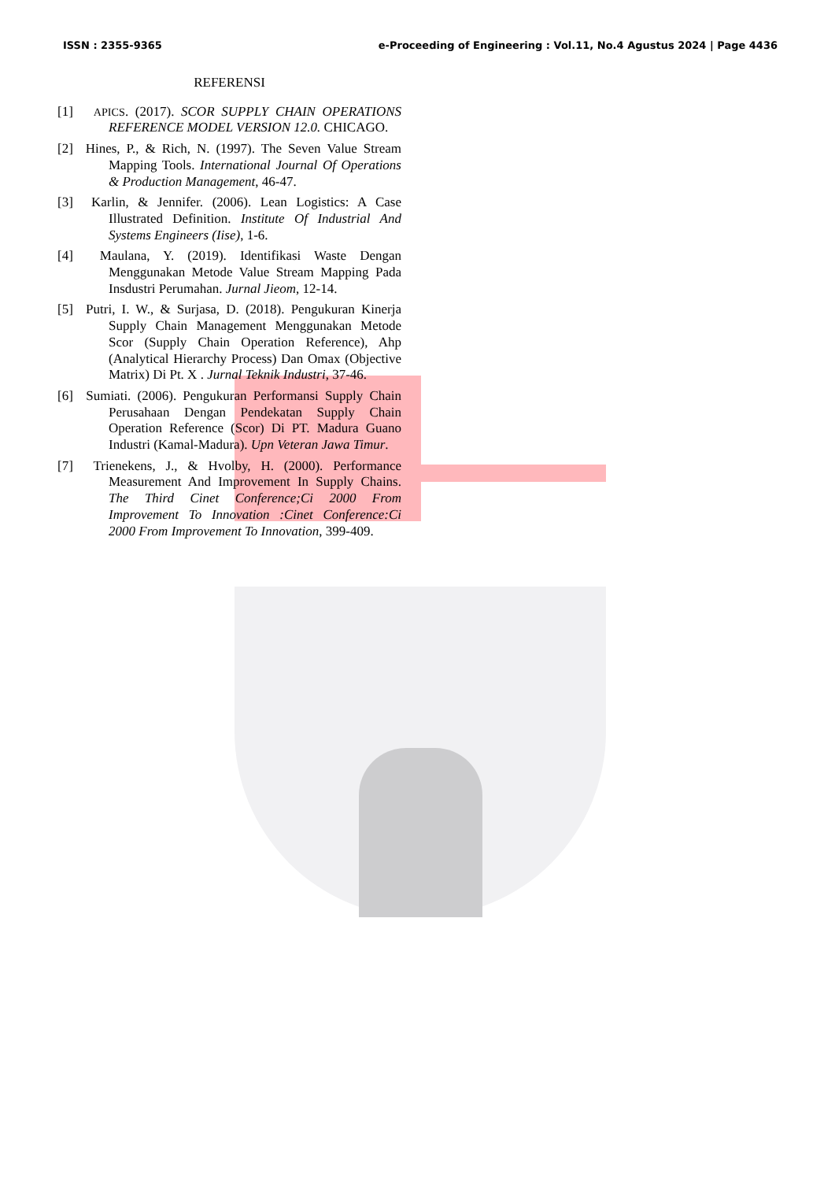ISSN : 2355-9365 e-Proceeding of Engineering : Vol.11, No.4 Agustus 2024 | Page 4436
REFERENSI
[1] APICS. (2017). SCOR SUPPLY CHAIN OPERATIONS REFERENCE MODEL VERSION 12.0. CHICAGO.
[2] Hines, P., & Rich, N. (1997). The Seven Value Stream Mapping Tools. International Journal Of Operations & Production Management, 46-47.
[3] Karlin, & Jennifer. (2006). Lean Logistics: A Case Illustrated Definition. Institute Of Industrial And Systems Engineers (Iise), 1-6.
[4] Maulana, Y. (2019). Identifikasi Waste Dengan Menggunakan Metode Value Stream Mapping Pada Insdustri Perumahan. Jurnal Jieom, 12-14.
[5] Putri, I. W., & Surjasa, D. (2018). Pengukuran Kinerja Supply Chain Management Menggunakan Metode Scor (Supply Chain Operation Reference), Ahp (Analytical Hierarchy Process) Dan Omax (Objective Matrix) Di Pt. X . Jurnal Teknik Industri, 37-46.
[6] Sumiati. (2006). Pengukuran Performansi Supply Chain Perusahaan Dengan Pendekatan Supply Chain Operation Reference (Scor) Di PT. Madura Guano Industri (Kamal-Madura). Upn Veteran Jawa Timur.
[7] Trienekens, J., & Hvolby, H. (2000). Performance Measurement And Improvement In Supply Chains. The Third Cinet Conference;Ci 2000 From Improvement To Innovation :Cinet Conference:Ci 2000 From Improvement To Innovation, 399-409.